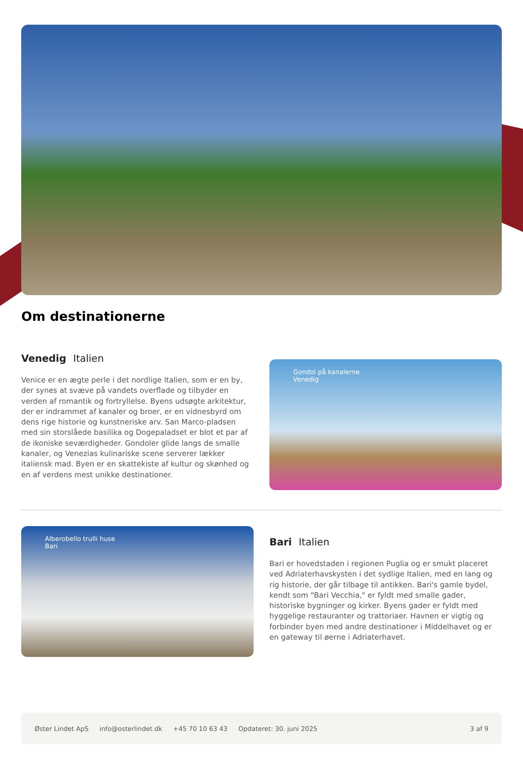Om destinationerne
Venedig Italien
Venice er en ægte perle i det nordlige Italien, som er en by, der synes at svæve på vandets overflade og tilbyder en verden af romantik og fortryllelse. Byens udsøgte arkitektur, der er indrammet af kanaler og broer, er en vidnesbyrd om dens rige historie og kunstneriske arv. San Marco-pladsen med sin storslåede basilika og Dogepaladset er blot et par af de ikoniske seværdigheder. Gondoler glide langs de smalle kanaler, og Venezias kulinariske scene serverer lækker italiensk mad. Byen er en skattekiste af kultur og skønhed og en af verdens mest unikke destinationer.
Gondol på kanalerne
Venedig
Alberobello trulli huse
Bari
Bari Italien
Bari er hovedstaden i regionen Puglia og er smukt placeret ved Adriaterhavskysten i det sydlige Italien, med en lang og rig historie, der går tilbage til antikken. Bari's gamle bydel, kendt som "Bari Vecchia," er fyldt med smalle gader, historiske bygninger og kirker. Byens gader er fyldt med hyggelige restauranter og trattoriaer. Havnen er vigtig og forbinder byen med andre destinationer i Middelhavet og er en gateway til øerne i Adriaterhavet.
Øster Lindet ApS info@osterlindet.dk +45 70 10 63 43 Opdateret: 30. juni 2025 3 af 9